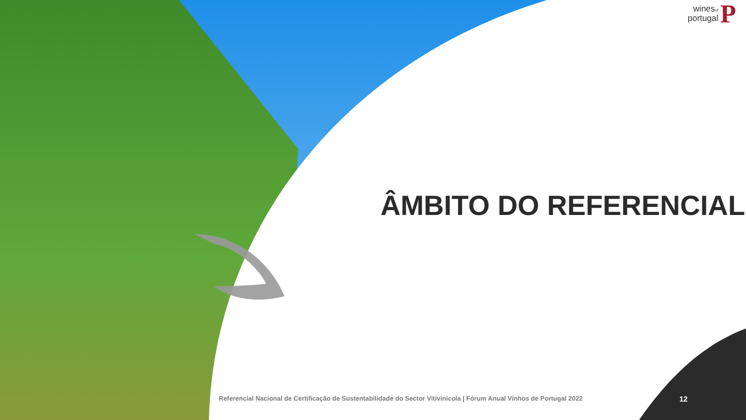winesof
portugal
P
ÂMBITO DO REFERENCIAL
Referencial Nacional de Certificação de Sustentabilidade do Sector Vitivinícola | Fórum Anual Vinhos de Portugal 2022
12